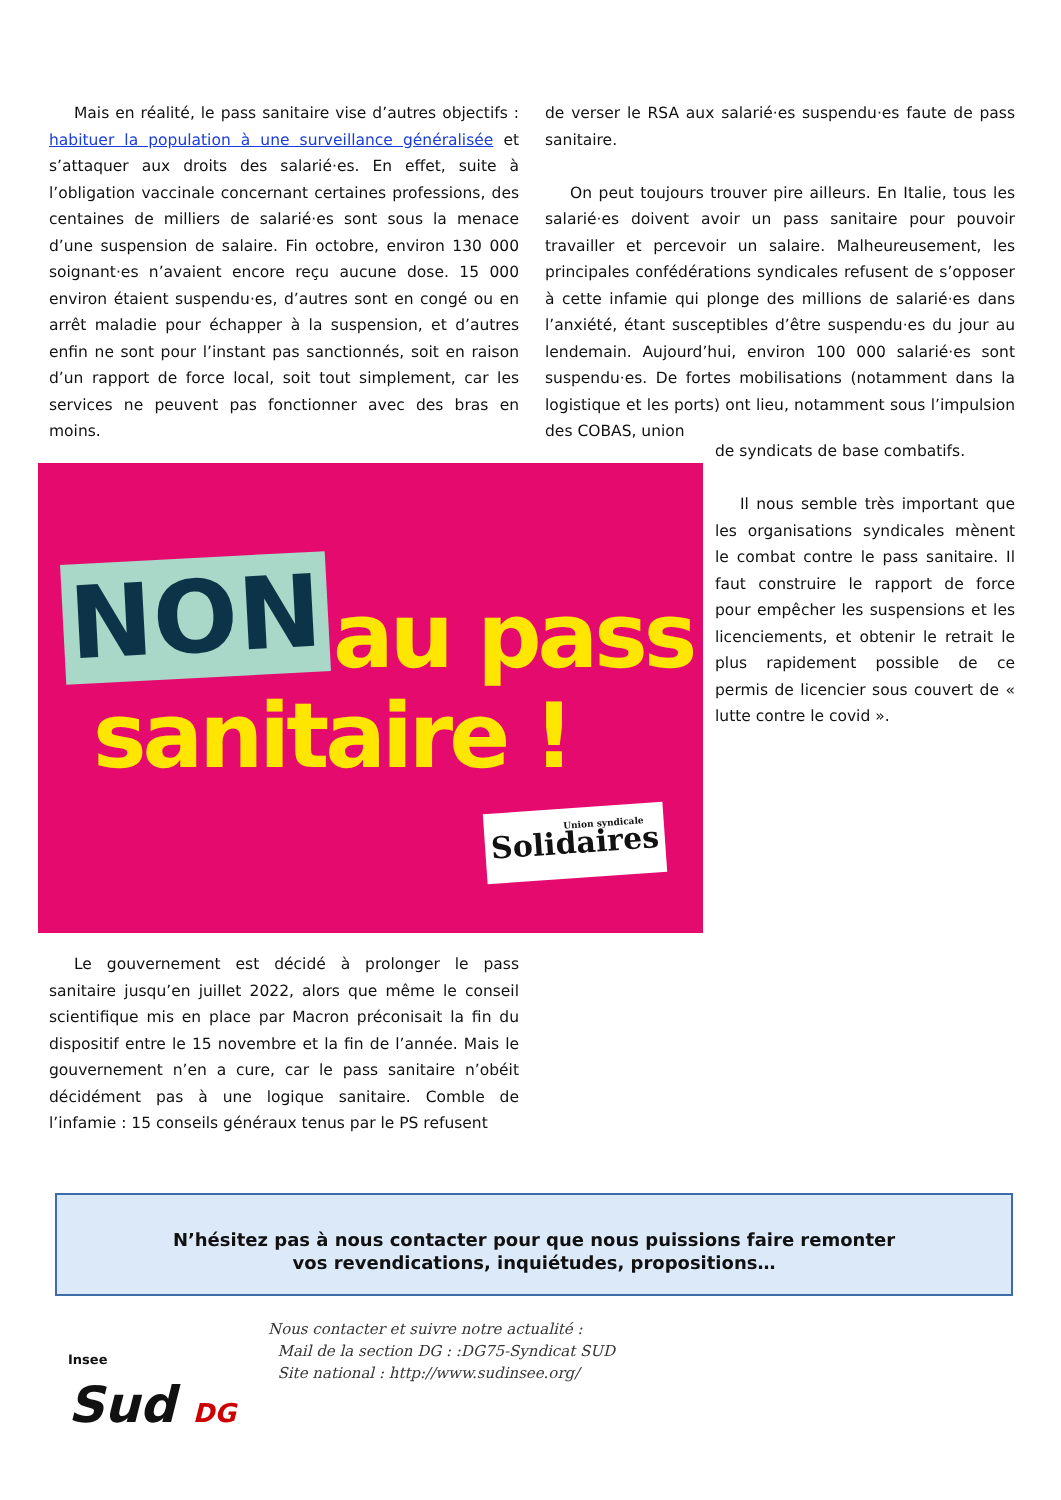Mais en réalité, le pass sanitaire vise d’autres objectifs : habituer la population à une surveillance généralisée et s’attaquer aux droits des salarié·es. En effet, suite à l’obligation vaccinale concernant certaines professions, des centaines de milliers de salarié·es sont sous la menace d’une suspension de salaire. Fin octobre, environ 130 000 soignant·es n’avaient encore reçu aucune dose. 15 000 environ étaient suspendu·es, d’autres sont en congé ou en arrêt maladie pour échapper à la suspension, et d’autres enfin ne sont pour l’instant pas sanctionnés, soit en raison d’un rapport de force local, soit tout simplement, car les services ne peuvent pas fonctionner avec des bras en moins.
NON au pass
sanitaire !
Union syndicale
Solidaires
de verser le RSA aux salarié·es suspendu·es faute de pass sanitaire.
On peut toujours trouver pire ailleurs. En Italie, tous les salarié·es doivent avoir un pass sanitaire pour pouvoir travailler et percevoir un salaire. Malheureusement, les principales confédérations syndicales refusent de s’opposer à cette infamie qui plonge des millions de salarié·es dans l’anxiété, étant susceptibles d’être suspendu·es du jour au lendemain. Aujourd’hui, environ 100 000 salarié·es sont suspendu·es. De fortes mobilisations (notamment dans la logistique et les ports) ont lieu, notamment sous l’impulsion des COBAS, union
de syndicats de base combatifs.
Il nous semble très important que les organisations syndicales mènent le combat contre le pass sanitaire. Il faut construire le rapport de force pour empêcher les suspensions et les licenciements, et obtenir le retrait le plus rapidement possible de ce permis de licencier sous couvert de « lutte contre le covid ».
Le gouvernement est décidé à prolonger le pass sanitaire jusqu’en juillet 2022, alors que même le conseil scientifique mis en place par Macron préconisait la fin du dispositif entre le 15 novembre et la fin de l’année. Mais le gouvernement n’en a cure, car le pass sanitaire n’obéit décidément pas à une logique sanitaire. Comble de l’infamie : 15 conseils généraux tenus par le PS refusent
N’hésitez pas à nous contacter pour que nous puissions faire remonter
vos revendications, inquiétudes, propositions…
Insee
Sud DG
Nous contacter et suivre notre actualité :
Mail de la section DG : :DG75-Syndicat SUD
Site national : http://www.sudinsee.org/